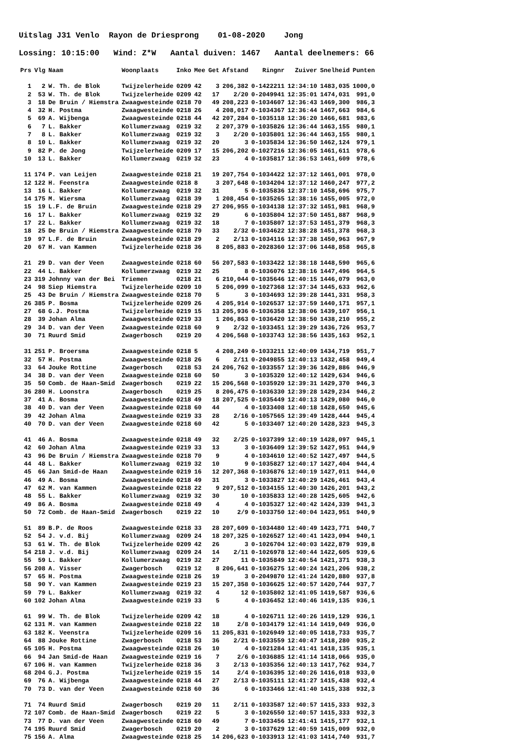Uitslag J31 Venlo Rayon de Driesprong 01-08-2020 Jong Lossing: 10:15:00 Wind: Z*W Aantal duiven: 1467 Aantal deelnemers: 66
| Prs | Vlg | Naam | Woonplaats | Inko | Mee | Get | Afstand | Ringnr | Zuiver | Snelheid | Punten |
| --- | --- | --- | --- | --- | --- | --- | --- | --- | --- | --- | --- |
| 1 | 2 | W. Th. de Blok | Twijzelerheide | 0209 | 42 | 3 | 206,382 | 0-1422211 | 12:34:10 | 1483,035 | 1000,0 |
| 2 | 53 | W. Th. de Blok | Twijzelerheide | 0209 | 42 | 17 | 2/20 | 0-2049941 | 12:35:01 | 1474,031 | 991,0 |
| 3 | 18 | De Bruin / Hiemstra | Zwaagwesteinde | 0218 | 70 | 49 | 208,223 | 0-1034607 | 12:36:43 | 1469,300 | 986,3 |
| 4 | 32 | H. Postma | Zwaagwesteinde | 0218 | 26 | 4 | 208,017 | 0-1034367 | 12:36:44 | 1467,663 | 984,6 |
| 5 | 69 | A. Wijbenga | Zwaagwesteinde | 0218 | 44 | 42 | 207,284 | 0-1035118 | 12:36:20 | 1466,681 | 983,6 |
| 6 | 7 | L. Bakker | Kollumerzwaag | 0219 | 32 | 2 | 207,379 | 0-1035826 | 12:36:44 | 1463,155 | 980,1 |
| 7 | 8 | L. Bakker | Kollumerzwaag | 0219 | 32 | 3 | 2/20 | 0-1035801 | 12:36:44 | 1463,155 | 980,1 |
| 8 | 10 | L. Bakker | Kollumerzwaag | 0219 | 32 | 20 | 3 | 0-1035834 | 12:36:50 | 1462,124 | 979,1 |
| 9 | 82 | P. de Jong | Twijzelerheide | 0209 | 17 | 15 | 206,202 | 0-1027216 | 12:36:05 | 1461,611 | 978,6 |
| 10 | 13 | L. Bakker | Kollumerzwaag | 0219 | 32 | 23 | 4 | 0-1035817 | 12:36:53 | 1461,609 | 978,6 |
| 11 | 174 | P. van Leijen | Zwaagwesteinde | 0218 | 21 | 19 | 207,754 | 0-1034422 | 12:37:12 | 1461,001 | 978,0 |
| 12 | 122 | H. Feenstra | Zwaagwesteinde | 0218 | 8 | 3 | 207,648 | 0-1034204 | 12:37:12 | 1460,247 | 977,2 |
| 13 | 16 | L. Bakker | Kollumerzwaag | 0219 | 32 | 31 | 5 | 0-1035836 | 12:37:10 | 1458,696 | 975,7 |
| 14 | 175 | M. Wiersma | Kollumerzwaag | 0218 | 39 | 1 | 208,454 | 0-1035265 | 12:38:16 | 1455,005 | 972,0 |
| 15 | 19 | L.F. de Bruin | Zwaagwesteinde | 0218 | 29 | 27 | 206,955 | 0-1034138 | 12:37:32 | 1451,981 | 968,9 |
| 16 | 17 | L. Bakker | Kollumerzwaag | 0219 | 32 | 29 | 6 | 0-1035804 | 12:37:50 | 1451,887 | 968,9 |
| 17 | 22 | L. Bakker | Kollumerzwaag | 0219 | 32 | 18 | 7 | 0-1035807 | 12:37:53 | 1451,379 | 968,3 |
| 18 | 25 | De Bruin / Hiemstra | Zwaagwesteinde | 0218 | 70 | 33 | 2/32 | 0-1034622 | 12:38:28 | 1451,378 | 968,3 |
| 19 | 97 | L.F. de Bruin | Zwaagwesteinde | 0218 | 29 | 2 | 2/13 | 0-1034116 | 12:37:38 | 1450,963 | 967,9 |
| 20 | 67 | H. van Kammen | Twijzelerheide | 0218 | 36 | 8 | 205,883 | 0-2028360 | 12:37:06 | 1448,858 | 965,8 |
| 21 | 29 | D. van der Veen | Zwaagwesteinde | 0218 | 60 | 56 | 207,583 | 0-1033422 | 12:38:18 | 1448,590 | 965,6 |
| 22 | 44 | L. Bakker | Kollumerzwaag | 0219 | 32 | 25 | 8 | 0-1036076 | 12:38:16 | 1447,496 | 964,5 |
| 23 | 319 | Johnny van der Bei | Triemen | 0218 | 21 | 6 | 210,044 | 0-1035646 | 12:40:15 | 1446,079 | 963,0 |
| 24 | 98 | Siep Hiemstra | Twijzelerheide | 0209 | 10 | 5 | 206,099 | 0-1027368 | 12:37:34 | 1445,633 | 962,6 |
| 25 | 43 | De Bruin / Hiemstra | Zwaagwesteinde | 0218 | 70 | 5 | 3 | 0-1034693 | 12:39:28 | 1441,331 | 958,3 |
| 26 | 385 | P. Bosma | Twijzelerheide | 0209 | 26 | 4 | 205,914 | 0-1026537 | 12:37:59 | 1440,171 | 957,1 |
| 27 | 68 | G.J. Postma | Twijzelerheide | 0219 | 15 | 13 | 205,936 | 0-1036358 | 12:38:06 | 1439,107 | 956,1 |
| 28 | 39 | Johan Alma | Zwaagwesteinde | 0219 | 33 | 1 | 206,863 | 0-1036420 | 12:38:50 | 1438,210 | 955,2 |
| 29 | 34 | D. van der Veen | Zwaagwesteinde | 0218 | 60 | 9 | 2/32 | 0-1033451 | 12:39:29 | 1436,726 | 953,7 |
| 30 | 71 | Ruurd Smid | Zwagerbosch | 0219 | 20 | 4 | 206,568 | 0-1033743 | 12:38:56 | 1435,163 | 952,1 |
| 31 | 251 | P. Broersma | Zwaagwesteinde | 0218 | 5 | 4 | 208,249 | 0-1033211 | 12:40:09 | 1434,719 | 951,7 |
| 32 | 57 | H. Postma | Zwaagwesteinde | 0218 | 26 | 6 | 2/11 | 0-2049855 | 12:40:13 | 1432,458 | 949,4 |
| 33 | 64 | Jouke Rottine | Zwagerbosch | 0218 | 53 | 24 | 206,762 | 0-1033557 | 12:39:36 | 1429,886 | 946,9 |
| 34 | 38 | D. van der Veen | Zwaagwesteinde | 0218 | 60 | 50 | 3 | 0-1035320 | 12:40:12 | 1429,634 | 946,6 |
| 35 | 50 | Comb. de Haan-Smid | Zwagerbosch | 0219 | 22 | 15 | 206,568 | 0-1035920 | 12:39:31 | 1429,370 | 946,3 |
| 36 | 280 | H. Loonstra | Zwagerbosch | 0219 | 25 | 8 | 206,475 | 0-1036330 | 12:39:28 | 1429,234 | 946,2 |
| 37 | 41 | A. Bosma | Zwaagwesteinde | 0218 | 49 | 18 | 207,525 | 0-1035449 | 12:40:13 | 1429,080 | 946,0 |
| 38 | 40 | D. van der Veen | Zwaagwesteinde | 0218 | 60 | 44 | 4 | 0-1033408 | 12:40:18 | 1428,650 | 945,6 |
| 39 | 42 | Johan Alma | Zwaagwesteinde | 0219 | 33 | 28 | 2/16 | 0-1057565 | 12:39:49 | 1428,444 | 945,4 |
| 40 | 70 | D. van der Veen | Zwaagwesteinde | 0218 | 60 | 42 | 5 | 0-1033407 | 12:40:20 | 1428,323 | 945,3 |
| 41 | 46 | A. Bosma | Zwaagwesteinde | 0218 | 49 | 32 | 2/25 | 0-1037399 | 12:40:19 | 1428,097 | 945,1 |
| 42 | 60 | Johan Alma | Zwaagwesteinde | 0219 | 33 | 13 | 3 | 0-1036409 | 12:39:52 | 1427,951 | 944,9 |
| 43 | 96 | De Bruin / Hiemstra | Zwaagwesteinde | 0218 | 70 | 9 | 4 | 0-1034610 | 12:40:52 | 1427,497 | 944,5 |
| 44 | 48 | L. Bakker | Kollumerzwaag | 0219 | 32 | 10 | 9 | 0-1035827 | 12:40:17 | 1427,404 | 944,4 |
| 45 | 66 | Jan Smid-de Haan | Zwaagwesteinde | 0219 | 16 | 12 | 207,368 | 0-1036876 | 12:40:19 | 1427,011 | 944,0 |
| 46 | 49 | A. Bosma | Zwaagwesteinde | 0218 | 49 | 31 | 3 | 0-1033827 | 12:40:29 | 1426,461 | 943,4 |
| 47 | 62 | M. van Kammen | Zwaagwesteinde | 0218 | 22 | 9 | 207,512 | 0-1034155 | 12:40:30 | 1426,201 | 943,2 |
| 48 | 55 | L. Bakker | Kollumerzwaag | 0219 | 32 | 30 | 10 | 0-1035833 | 12:40:28 | 1425,605 | 942,6 |
| 49 | 86 | A. Bosma | Zwaagwesteinde | 0218 | 49 | 4 | 4 | 0-1035327 | 12:40:42 | 1424,339 | 941,3 |
| 50 | 72 | Comb. de Haan-Smid | Zwagerbosch | 0219 | 22 | 10 | 2/9 | 0-1033750 | 12:40:04 | 1423,951 | 940,9 |
| 51 | 89 | B.P. de Roos | Zwaagwesteinde | 0218 | 33 | 28 | 207,609 | 0-1034480 | 12:40:49 | 1423,771 | 940,7 |
| 52 | 54 | J. v.d. Bij | Kollumerzwaag | 0209 | 24 | 18 | 207,325 | 0-1026527 | 12:40:41 | 1423,094 | 940,1 |
| 53 | 61 | W. Th. de Blok | Twijzelerheide | 0209 | 42 | 26 | 3 | 0-1026704 | 12:40:03 | 1422,879 | 939,8 |
| 54 | 218 | J. v.d. Bij | Kollumerzwaag | 0209 | 24 | 14 | 2/11 | 0-1026978 | 12:40:44 | 1422,605 | 939,6 |
| 55 | 59 | L. Bakker | Kollumerzwaag | 0219 | 32 | 27 | 11 | 0-1035849 | 12:40:54 | 1421,371 | 938,3 |
| 56 | 208 | A. Visser | Zwagerbosch | 0219 | 12 | 8 | 206,641 | 0-1036275 | 12:40:24 | 1421,206 | 938,2 |
| 57 | 65 | H. Postma | Zwaagwesteinde | 0218 | 26 | 19 | 3 | 0-2049870 | 12:41:24 | 1420,880 | 937,8 |
| 58 | 90 | Y. van Kammen | Zwaagwesteinde | 0219 | 23 | 15 | 207,358 | 0-1036625 | 12:40:57 | 1420,744 | 937,7 |
| 59 | 79 | L. Bakker | Kollumerzwaag | 0219 | 32 | 4 | 12 | 0-1035802 | 12:41:05 | 1419,587 | 936,6 |
| 60 | 102 | Johan Alma | Zwaagwesteinde | 0219 | 33 | 5 | 4 | 0-1036452 | 12:40:46 | 1419,135 | 936,1 |
| 61 | 99 | W. Th. de Blok | Twijzelerheide | 0209 | 42 | 18 | 4 | 0-1026711 | 12:40:26 | 1419,129 | 936,1 |
| 62 | 131 | M. van Kammen | Zwaagwesteinde | 0218 | 22 | 18 | 2/8 | 0-1034179 | 12:41:14 | 1419,049 | 936,0 |
| 63 | 182 | K. Veenstra | Twijzelerheide | 0209 | 16 | 11 | 205,831 | 0-1026949 | 12:40:05 | 1418,733 | 935,7 |
| 64 | 88 | Jouke Rottine | Zwagerbosch | 0218 | 53 | 36 | 2/21 | 0-1033559 | 12:40:47 | 1418,280 | 935,2 |
| 65 | 105 | H. Postma | Zwaagwesteinde | 0218 | 26 | 10 | 4 | 0-1021284 | 12:41:41 | 1418,135 | 935,1 |
| 66 | 94 | Jan Smid-de Haan | Zwaagwesteinde | 0219 | 16 | 7 | 2/6 | 0-1036885 | 12:41:14 | 1418,066 | 935,0 |
| 67 | 106 | H. van Kammen | Twijzelerheide | 0218 | 36 | 3 | 2/13 | 0-1035356 | 12:40:13 | 1417,762 | 934,7 |
| 68 | 204 | G.J. Postma | Twijzelerheide | 0219 | 15 | 14 | 2/4 | 0-1036395 | 12:40:26 | 1416,018 | 933,0 |
| 69 | 76 | A. Wijbenga | Zwaagwesteinde | 0218 | 44 | 27 | 2/13 | 0-1035111 | 12:41:27 | 1415,438 | 932,4 |
| 70 | 73 | D. van der Veen | Zwaagwesteinde | 0218 | 60 | 36 | 6 | 0-1033466 | 12:41:40 | 1415,338 | 932,3 |
| 71 | 74 | Ruurd Smid | Zwagerbosch | 0219 | 20 | 11 | 2/11 | 0-1033587 | 12:40:57 | 1415,333 | 932,3 |
| 72 | 107 | Comb. de Haan-Smid | Zwagerbosch | 0219 | 22 | 5 | 3 | 0-1026550 | 12:40:57 | 1415,333 | 932,3 |
| 73 | 77 | D. van der Veen | Zwaagwesteinde | 0218 | 60 | 49 | 7 | 0-1033456 | 12:41:41 | 1415,177 | 932,1 |
| 74 | 195 | Ruurd Smid | Zwagerbosch | 0219 | 20 | 2 | 3 | 0-1037629 | 12:40:59 | 1415,009 | 932,0 |
| 75 | 156 | A. Alma | Zwaagwesteinde | 0218 | 25 | 14 | 206,623 | 0-1033913 | 12:41:03 | 1414,740 | 931,7 |